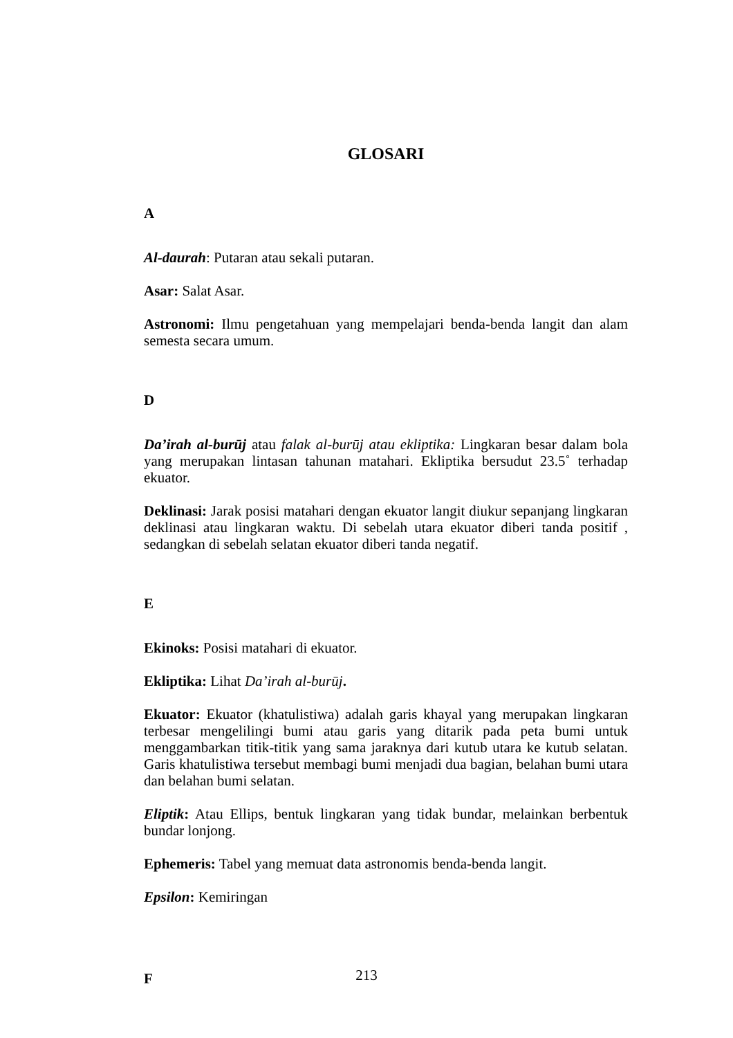GLOSARI
A
Al-daurah: Putaran atau sekali putaran.
Asar: Salat Asar.
Astronomi: Ilmu pengetahuan yang mempelajari benda-benda langit dan alam semesta secara umum.
D
Da’irah al-burūj atau falak al-burūj atau ekliptika: Lingkaran besar dalam bola yang merupakan lintasan tahunan matahari. Ekliptika bersudut 23.5˚ terhadap ekuator.
Deklinasi: Jarak posisi matahari dengan ekuator langit diukur sepanjang lingkaran deklinasi atau lingkaran waktu. Di sebelah utara ekuator diberi tanda positif , sedangkan di sebelah selatan ekuator diberi tanda negatif.
E
Ekinoks: Posisi matahari di ekuator.
Ekliptika: Lihat Da’irah al-burūj.
Ekuator: Ekuator (khatulistiwa) adalah garis khayal yang merupakan lingkaran terbesar mengelilingi bumi atau garis yang ditarik pada peta bumi untuk menggambarkan titik-titik yang sama jaraknya dari kutub utara ke kutub selatan. Garis khatulistiwa tersebut membagi bumi menjadi dua bagian, belahan bumi utara dan belahan bumi selatan.
Eliptik: Atau Ellips, bentuk lingkaran yang tidak bundar, melainkan berbentuk bundar lonjong.
Ephemeris: Tabel yang memuat data astronomis benda-benda langit.
Epsilon: Kemiringan
F
213